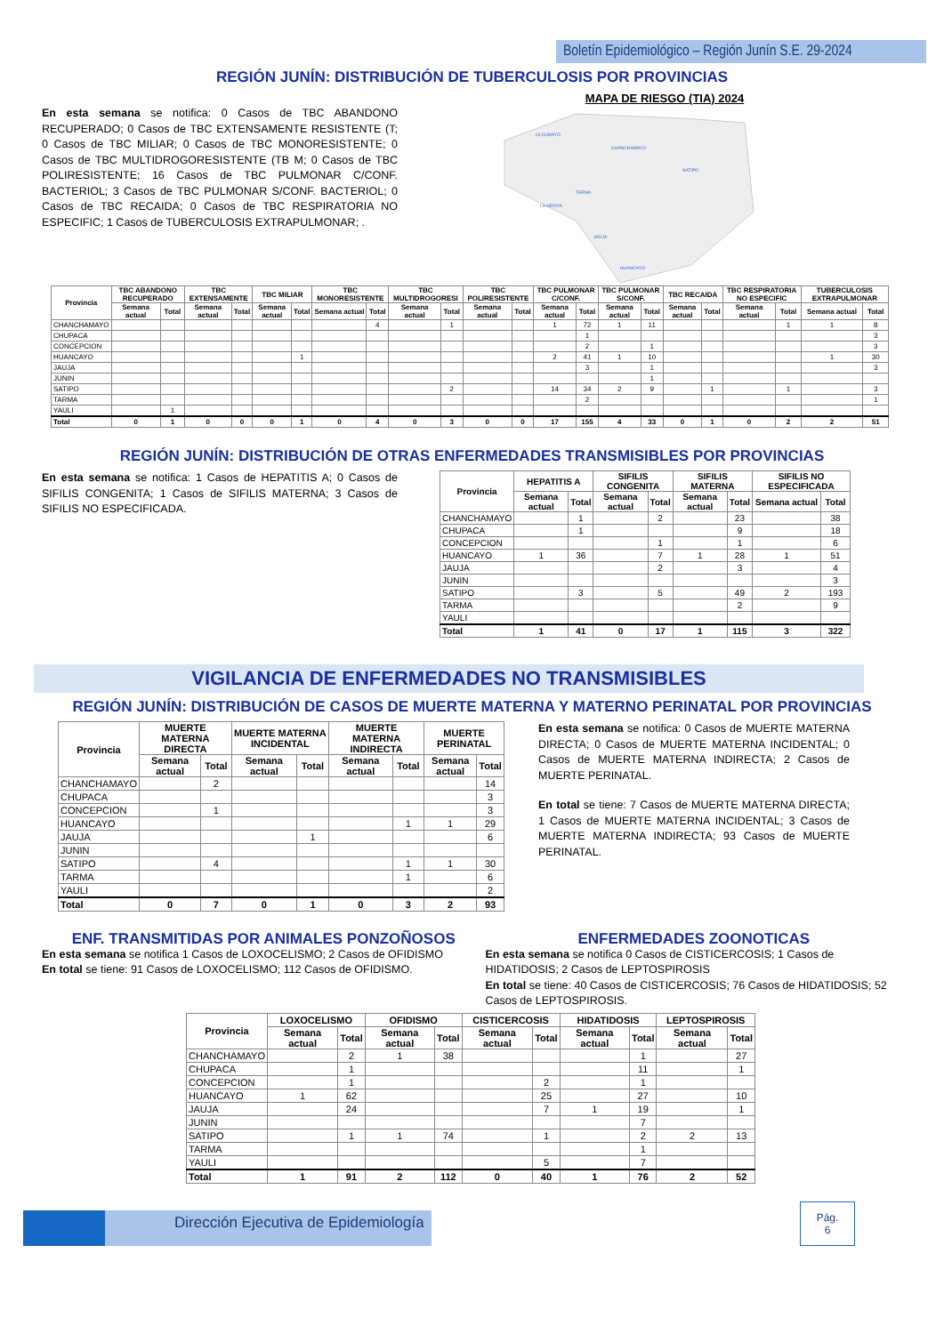Boletín Epidemiológico – Región Junín S.E. 29-2024
REGIÓN JUNÍN: DISTRIBUCIÓN DE TUBERCULOSIS POR PROVINCIAS
En esta semana se notifica: 0 Casos de TBC ABANDONO RECUPERADO; 0 Casos de TBC EXTENSAMENTE RESISTENTE (T; 0 Casos de TBC MILIAR; 0 Casos de TBC MONORESISTENTE; 0 Casos de TBC MULTIDROGORESISTENTE (TB M; 0 Casos de TBC POLIRESISTENTE; 16 Casos de TBC PULMONAR C/CONF. BACTERIOL; 3 Casos de TBC PULMONAR S/CONF. BACTERIOL; 0 Casos de TBC RECAIDA; 0 Casos de TBC RESPIRATORIA NO ESPECIFIC; 1 Casos de TUBERCULOSIS EXTRAPULMONAR; .
MAPA DE RIESGO (TIA) 2024
ULCUMAYO
CHANCHAMAYO
SATIPO
LA OROYA
TARMA
JAUJA
HUANCAYO
| Provincia | TBC ABANDONO RECUPERADO | | TBC EXTENSAMENTE | | TBC MILIAR | | TBC MONORESISTENTE | | TBC MULTIDROGORESI | | TBC POLIRESISTENTE | | TBC PULMONAR C/CONF. | | TBC PULMONAR S/CONF. | | TBC RECAIDA | | TBC RESPIRATORIA NO ESPECIFIC | | TUBERCULOSIS EXTRAPULMONAR | |
| --- | --- | --- | --- | --- | --- | --- | --- | --- | --- | --- | --- | --- | --- | --- | --- | --- | --- | --- | --- | --- | --- | --- |
| | Semana actual | Total | Semana actual | Total | Semana actual | Total | Semana actual | Total | Semana actual | Total | Semana actual | Total | Semana actual | Total | Semana actual | Total | Semana actual | Total | Semana actual | Total | Semana actual | Total |
| CHANCHAMAYO | | | | | | | | 4 | | 1 | | | 1 | 72 | 1 | 11 | | | | 1 | 1 | 8 |
| CHUPACA | | | | | | | | | | | | | | 1 | | | | | | | | 3 |
| CONCEPCION | | | | | | | | | | | | | | 2 | | 1 | | | | | | 3 |
| HUANCAYO | | | | | | 1 | | | | | | | 2 | 41 | 1 | 10 | | | | | 1 | 30 |
| JAUJA | | | | | | | | | | | | | | 3 | | 1 | | | | | | 3 |
| JUNIN | | | | | | | | | | | | | | | | 1 | | | | | | |
| SATIPO | | | | | | | | | | 2 | | | 14 | 34 | 2 | 9 | | 1 | | 1 | | 3 |
| TARMA | | | | | | | | | | | | | | 2 | | | | | | | | 1 |
| YAULI | | 1 | | | | | | | | | | | | | | | | | | | | |
| Total | 0 | 1 | 0 | 0 | 0 | 1 | 0 | 4 | 0 | 3 | 0 | 0 | 17 | 155 | 4 | 33 | 0 | 1 | 0 | 2 | 2 | 51 |
REGIÓN JUNÍN: DISTRIBUCIÓN DE OTRAS ENFERMEDADES TRANSMISIBLES POR PROVINCIAS
En esta semana se notifica: 1 Casos de HEPATITIS A; 0 Casos de SIFILIS CONGENITA; 1 Casos de SIFILIS MATERNA; 3 Casos de SIFILIS NO ESPECIFICADA.
| Provincia | HEPATITIS A | | SIFILIS CONGENITA | | SIFILIS MATERNA | | SIFILIS NO ESPECIFICADA | |
| --- | --- | --- | --- | --- | --- | --- | --- | --- |
| | Semana actual | Total | Semana actual | Total | Semana actual | Total | Semana actual | Total |
| CHANCHAMAYO | | 1 | | 2 | | 23 | | 38 |
| CHUPACA | | 1 | | | | 9 | | 18 |
| CONCEPCION | | | | 1 | | 1 | | 6 |
| HUANCAYO | 1 | 36 | | 7 | 1 | 28 | 1 | 51 |
| JAUJA | | | | 2 | | 3 | | 4 |
| JUNIN | | | | | | | | 3 |
| SATIPO | | 3 | | 5 | | 49 | 2 | 193 |
| TARMA | | | | | | 2 | | 9 |
| YAULI | | | | | | | | |
| Total | 1 | 41 | 0 | 17 | 1 | 115 | 3 | 322 |
VIGILANCIA DE ENFERMEDADES NO TRANSMISIBLES
REGIÓN JUNÍN: DISTRIBUCIÓN DE CASOS DE MUERTE MATERNA Y MATERNO PERINATAL POR PROVINCIAS
| Provincia | MUERTE MATERNA DIRECTA | | MUERTE MATERNA INCIDENTAL | | MUERTE MATERNA INDIRECTA | | MUERTE PERINATAL | |
| --- | --- | --- | --- | --- | --- | --- | --- | --- |
| | Semana actual | Total | Semana actual | Total | Semana actual | Total | Semana actual | Total |
| CHANCHAMAYO | | 2 | | | | | | 14 |
| CHUPACA | | | | | | | | 3 |
| CONCEPCION | | 1 | | | | | | 3 |
| HUANCAYO | | | | | | 1 | 1 | 29 |
| JAUJA | | | | 1 | | | | 6 |
| JUNIN | | | | | | | | |
| SATIPO | | 4 | | | | 1 | 1 | 30 |
| TARMA | | | | | | 1 | | 6 |
| YAULI | | | | | | | | 2 |
| Total | 0 | 7 | 0 | 1 | 0 | 3 | 2 | 93 |
En esta semana se notifica: 0 Casos de MUERTE MATERNA DIRECTA; 0 Casos de MUERTE MATERNA INCIDENTAL; 0 Casos de MUERTE MATERNA INDIRECTA; 2 Casos de MUERTE PERINATAL.
En total se tiene: 7 Casos de MUERTE MATERNA DIRECTA; 1 Casos de MUERTE MATERNA INCIDENTAL; 3 Casos de MUERTE MATERNA INDIRECTA; 93 Casos de MUERTE PERINATAL.
ENF. TRANSMITIDAS POR ANIMALES PONZOÑOSOS
En esta semana se notifica 1 Casos de LOXOCELISMO; 2 Casos de OFIDISMO
En total se tiene: 91 Casos de LOXOCELISMO; 112 Casos de OFIDISMO.
ENFERMEDADES ZOONOTICAS
En esta semana se notifica 0 Casos de CISTICERCOSIS; 1 Casos de HIDATIDOSIS; 2 Casos de LEPTOSPIROSIS
En total se tiene: 40 Casos de CISTICERCOSIS; 76 Casos de HIDATIDOSIS; 52 Casos de LEPTOSPIROSIS.
| Provincia | LOXOCELISMO | | OFIDISMO | | CISTICERCOSIS | | HIDATIDOSIS | | LEPTOSPIROSIS | |
| --- | --- | --- | --- | --- | --- | --- | --- | --- | --- | --- |
| | Semana actual | Total | Semana actual | Total | Semana actual | Total | Semana actual | Total | Semana actual | Total |
| CHANCHAMAYO | | 2 | 1 | 38 | | | | 1 | | 27 |
| CHUPACA | | 1 | | | | | | 11 | | 1 |
| CONCEPCION | | 1 | | | | 2 | | 1 | | |
| HUANCAYO | 1 | 62 | | | | 25 | | 27 | | 10 |
| JAUJA | | 24 | | | | 7 | 1 | 19 | | 1 |
| JUNIN | | | | | | | | 7 | | |
| SATIPO | | 1 | 1 | 74 | | 1 | | 2 | 2 | 13 |
| TARMA | | | | | | | | 1 | | |
| YAULI | | | | | | 5 | | 7 | | |
| Total | 1 | 91 | 2 | 112 | 0 | 40 | 1 | 76 | 2 | 52 |
Dirección Ejecutiva de Epidemiología
Pág.
6